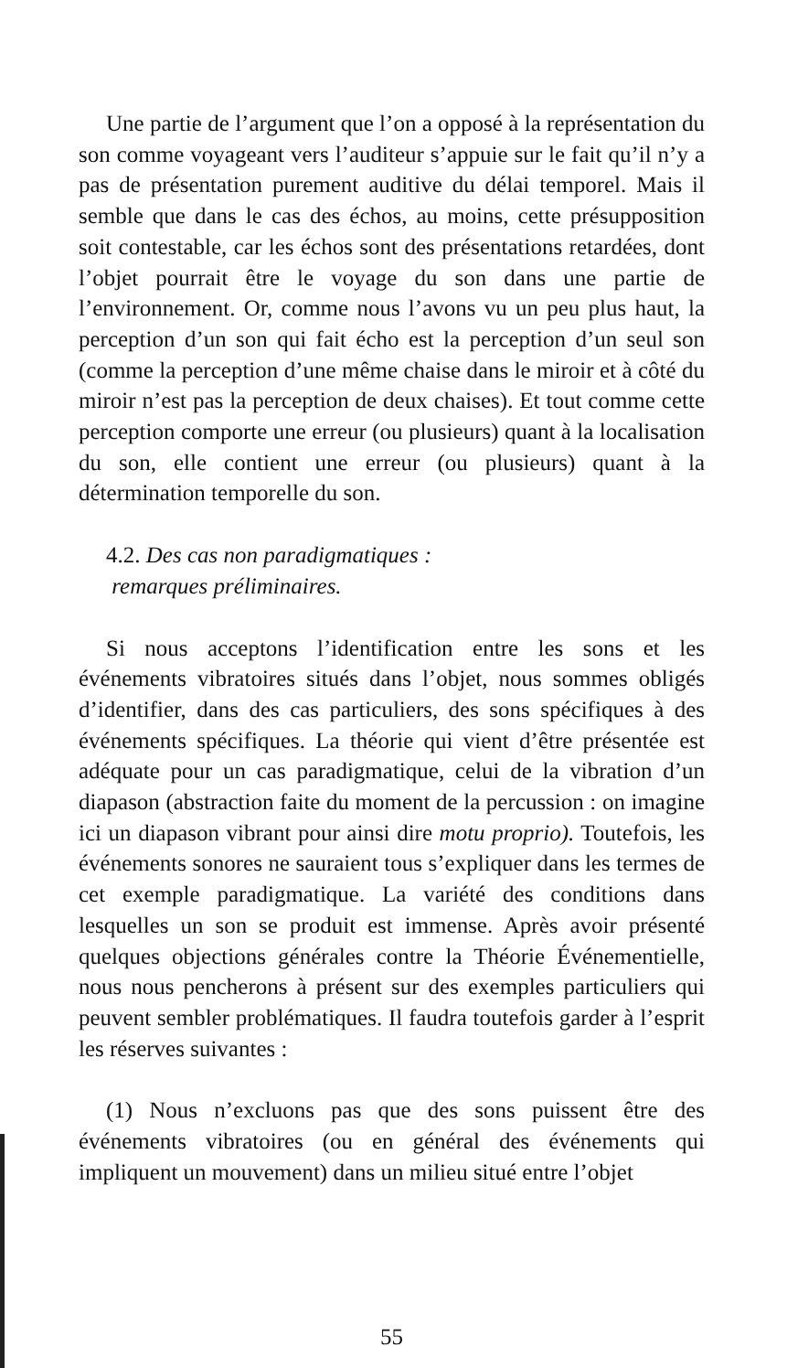Une partie de l’argument que l’on a opposé à la représentation du son comme voyageant vers l’auditeur s’appuie sur le fait qu’il n’y a pas de présentation purement auditive du délai temporel. Mais il semble que dans le cas des échos, au moins, cette présupposition soit contestable, car les échos sont des présentations retardées, dont l’objet pourrait être le voyage du son dans une partie de l’environnement. Or, comme nous l’avons vu un peu plus haut, la perception d’un son qui fait écho est la perception d’un seul son (comme la perception d’une même chaise dans le miroir et à côté du miroir n’est pas la perception de deux chaises). Et tout comme cette perception comporte une erreur (ou plusieurs) quant à la localisation du son, elle contient une erreur (ou plusieurs) quant à la détermination temporelle du son.
4.2. Des cas non paradigmatiques :
remarques préliminaires.
Si nous acceptons l’identification entre les sons et les événements vibratoires situés dans l’objet, nous sommes obligés d’identifier, dans des cas particuliers, des sons spécifiques à des événements spécifiques. La théorie qui vient d’être présentée est adéquate pour un cas paradigmatique, celui de la vibration d’un diapason (abstraction faite du moment de la percussion : on imagine ici un diapason vibrant pour ainsi dire motu proprio). Toutefois, les événements sonores ne sauraient tous s’expliquer dans les termes de cet exemple paradigmatique. La variété des conditions dans lesquelles un son se produit est immense. Après avoir présenté quelques objections générales contre la Théorie Événementielle, nous nous pencherons à présent sur des exemples particuliers qui peuvent sembler problématiques. Il faudra toutefois garder à l’esprit les réserves suivantes :
(1) Nous n’excluons pas que des sons puissent être des événements vibratoires (ou en général des événements qui impliquent un mouvement) dans un milieu situé entre l’objet
55